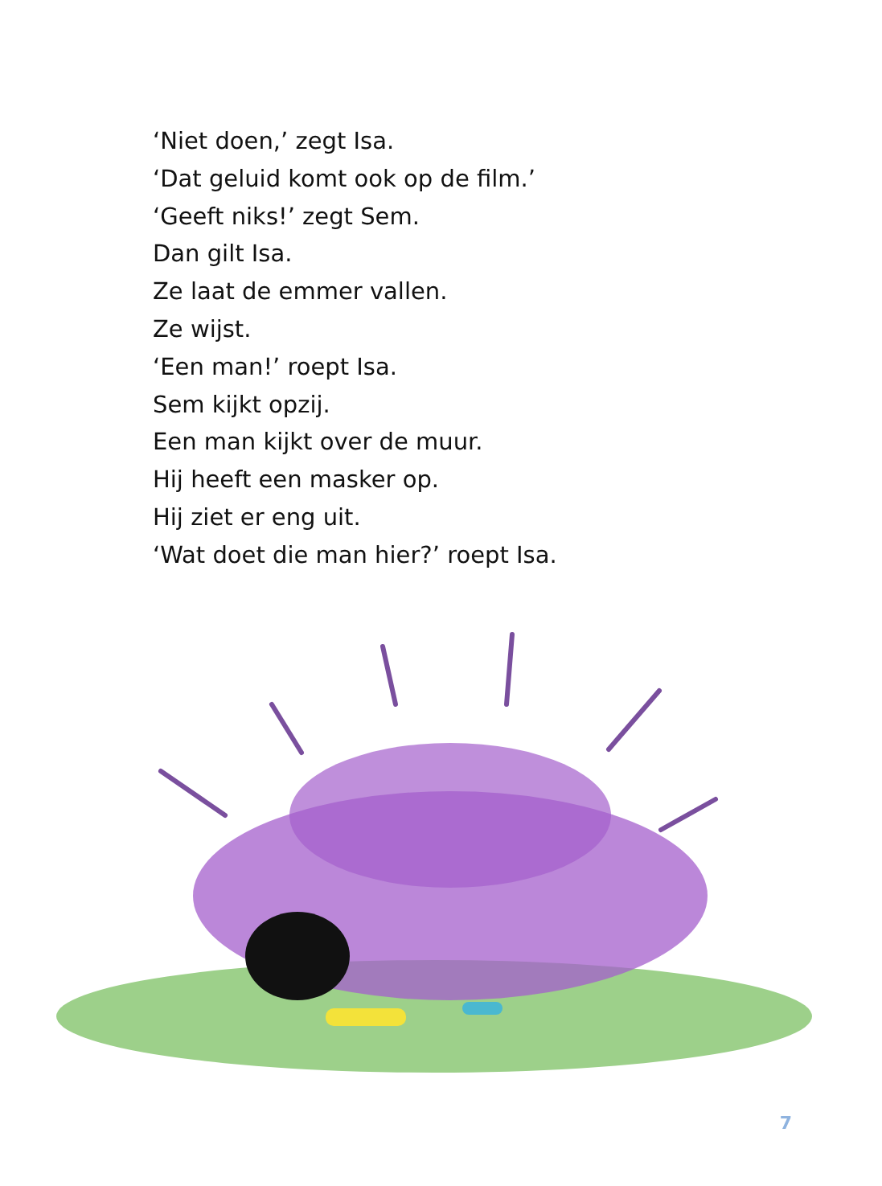‘Niet doen,’ zegt Isa.
‘Dat geluid komt ook op de film.’
‘Geeft niks!’ zegt Sem.
Dan gilt Isa.
Ze laat de emmer vallen.
Ze wijst.
‘Een man!’ roept Isa.
Sem kijkt opzij.
Een man kijkt over de muur.
Hij heeft een masker op.
Hij ziet er eng uit.
‘Wat doet die man hier?’ roept Isa.
7